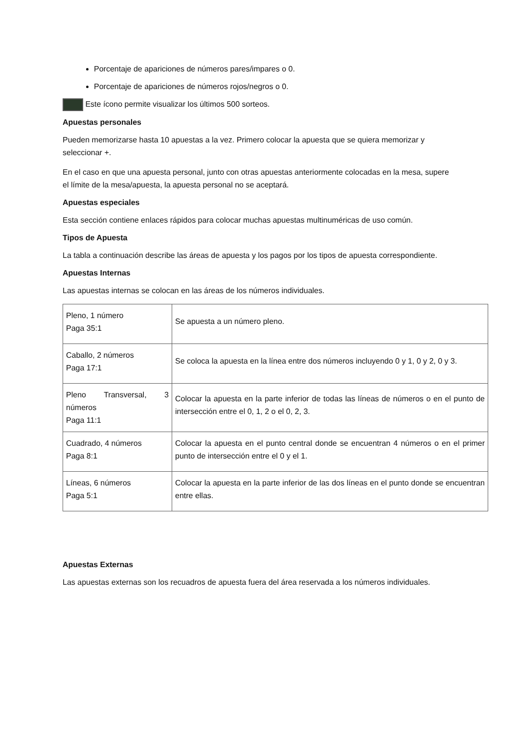Porcentaje de apariciones de números pares/impares o 0.
Porcentaje de apariciones de números rojos/negros o 0.
Este ícono permite visualizar los últimos 500 sorteos.
Apuestas personales
Pueden memorizarse hasta 10 apuestas a la vez. Primero colocar la apuesta que se quiera memorizar y seleccionar +.
En el caso en que una apuesta personal, junto con otras apuestas anteriormente colocadas en la mesa, supere el límite de la mesa/apuesta, la apuesta personal no se aceptará.
Apuestas especiales
Esta sección contiene enlaces rápidos para colocar muchas apuestas multinuméricas de uso común.
Tipos de Apuesta
La tabla a continuación describe las áreas de apuesta y los pagos por los tipos de apuesta correspondiente.
Apuestas Internas
Las apuestas internas se colocan en las áreas de los números individuales.
| Pleno, 1 número Paga 35:1 | Se apuesta a un número pleno. |
| Caballo, 2 números Paga 17:1 | Se coloca la apuesta en la línea entre dos números incluyendo 0 y 1, 0 y 2, 0 y 3. |
| Pleno Transversal, 3 números Paga 11:1 | Colocar la apuesta en la parte inferior de todas las líneas de números o en el punto de intersección entre el 0, 1, 2 o el 0, 2, 3. |
| Cuadrado, 4 números Paga 8:1 | Colocar la apuesta en el punto central donde se encuentran 4 números o en el primer punto de intersección entre el 0 y el 1. |
| Líneas, 6 números Paga 5:1 | Colocar la apuesta en la parte inferior de las dos líneas en el punto donde se encuentran entre ellas. |
Apuestas Externas
Las apuestas externas son los recuadros de apuesta fuera del área reservada a los números individuales.